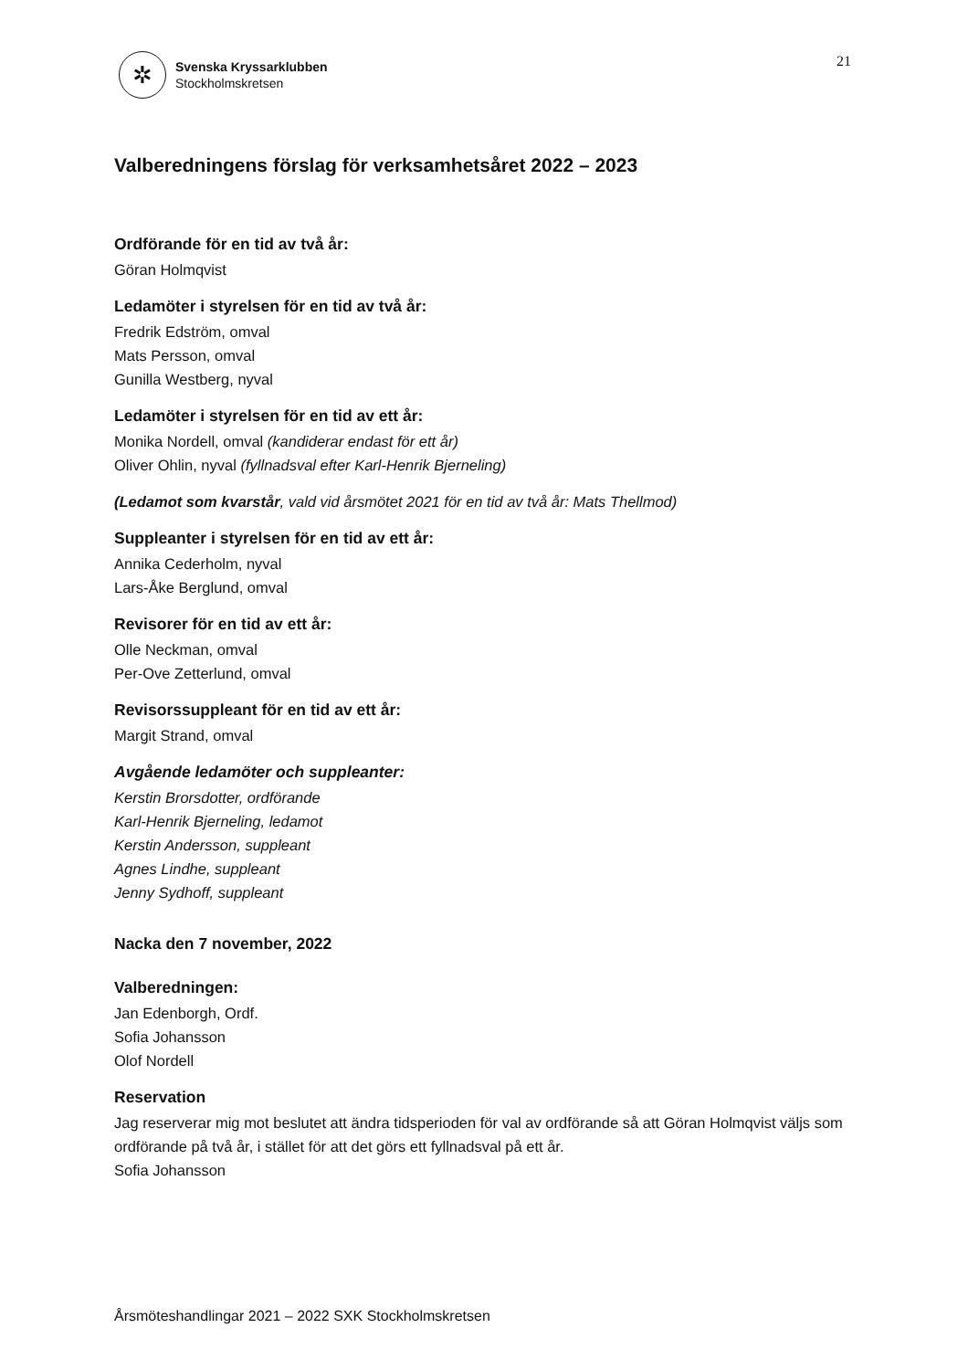✲
Svenska Kryssarklubben
Stockholmskretsen
21
Valberedningens förslag för verksamhetsåret 2022 – 2023
Ordförande för en tid av två år:
Göran Holmqvist
Ledamöter i styrelsen för en tid av två år:
Fredrik Edström, omval
Mats Persson, omval
Gunilla Westberg, nyval
Ledamöter i styrelsen för en tid av ett år:
Monika Nordell, omval (kandiderar endast för ett år)
Oliver Ohlin, nyval (fyllnadsval efter Karl-Henrik Bjerneling)
(Ledamot som kvarstår, vald vid årsmötet 2021 för en tid av två år: Mats Thellmod)
Suppleanter i styrelsen för en tid av ett år:
Annika Cederholm, nyval
Lars-Åke Berglund, omval
Revisorer för en tid av ett år:
Olle Neckman, omval
Per-Ove Zetterlund, omval
Revisorssuppleant för en tid av ett år:
Margit Strand, omval
Avgående ledamöter och suppleanter:
Kerstin Brorsdotter, ordförande
Karl-Henrik Bjerneling, ledamot
Kerstin Andersson, suppleant
Agnes Lindhe, suppleant
Jenny Sydhoff, suppleant
Nacka den 7 november, 2022
Valberedningen:
Jan Edenborgh, Ordf.
Sofia Johansson
Olof Nordell
Reservation
Jag reserverar mig mot beslutet att ändra tidsperioden för val av ordförande så att Göran Holmqvist väljs som ordförande på två år, i stället för att det görs ett fyllnadsval på ett år.
Sofia Johansson
Årsmöteshandlingar 2021 – 2022 SXK Stockholmskretsen